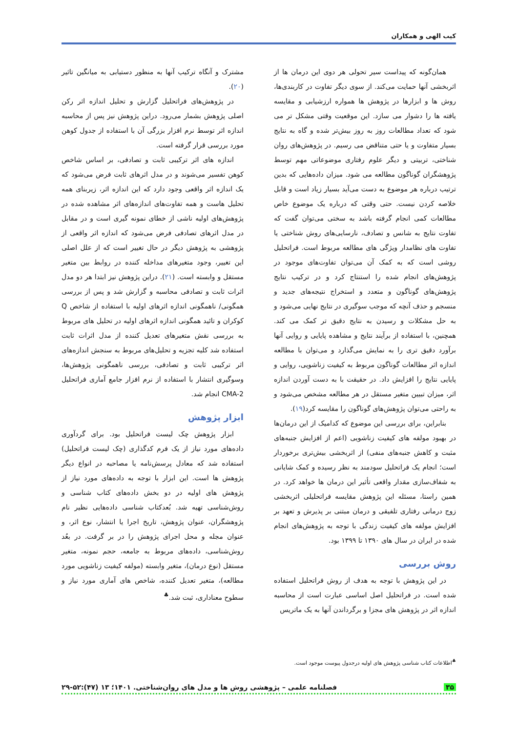کیب الهی و همکاران
همان‌گونه که پیداست سیر تحولی هر دوی این درمان ها از اثربخشی آنها حمایت می‌کند. از سوی دیگر تفاوت در کاربندی‌ها، روش ها و ابزارها در پژوهش ها همواره ارزشیابی و مقایسه یافته ها را دشوار می سازد. این موقعیت وقتی مشکل تر می شود که تعداد مطالعات روز به روز بیش‌تر شده و گاه به نتایج بسیار متفاوت و یا حتی متناقض می رسیم. در پژوهش‌های روان شناختی، تربیتی و دیگر علوم رفتاری موضوعاتی مهم توسط پژوهشگران گوناگون مطالعه می شود. میزان داده‌هایی که بدین ترتیب درباره هر موضوع به دست می‌آید بسیار زیاد است و قابل خلاصه کردن نیست. حتی وقتی که درباره یک موضوع خاص مطالعات کمی انجام گرفته باشد به سختی می‌توان گفت که تفاوت نتایج به شانس و تصادف، نارسایی‌های روش شناختی یا تفاوت های نظامدار ویژگی های مطالعه مربوط است. فراتحلیل روشی است که به کمک آن می‌توان تفاوت‌های موجود در پژوهش‌های انجام شده را استنتاج کرد و در ترکیب نتایج پژوهش‌های گوناگون و متعدد و استخراج نتیجه‌های جدید و منسجم و حذف آنچه که موجب سوگیری در نتایج نهایی می‌شود و به حل مشکلات و رسیدن به نتایج دقیق تر کمک می کند. همچنین، با استفاده از برآیند نتایج و مشاهده پایایی و روایی آنها برآورد دقیق تری را به نمایش می‌گذارد و می‌توان با مطالعه اندازه اثر مطالعات گوناگون مربوط به کیفیت زناشویی، روایی و پایایی نتایج را افزایش داد. در حقیقت با به دست آوردن اندازه اثر، میزان تبیین متغیر مستقل در هر مطالعه مشخص می‌شود و به راحتی می‌توان پژوهش‌های گوناگون را مقایسه کرد(۱۹).
بنابراین، برای بررسی این موضوع که کدامیک از این درمان‌ها در بهبود مولفه های کیفیت زناشویی (اعم از افزایش جنبه‌های مثبت و کاهش جنبه‌های منفی) از اثربخشی بیش‌تری برخوردار است؛ انجام یک فراتحلیل سودمند به نظر رسیده و کمک شایانی به شفاف‌سازی مقدار واقعی تأثیر این درمان ها خواهد کرد. در همین راستا، مسئله این پژوهش مقایسه فراتحلیلی اثربخشی زوج درمانی رفتاری تلفیقی و درمان مبتنی بر پذیرش و تعهد بر افزایش مولفه های کیفیت زندگی با توجه به پژوهش‌های انجام شده در ایران در سال های ۱۳۹۰ تا ۱۳۹۹ بود.
روش بررسی
در این پژوهش با توجه به هدف از روش فراتحلیل استفاده شده است. در فراتحلیل اصل اساسی عبارت است از محاسبه اندازه اثر در پژوهش های مجزا و برگرداندن آنها به یک ماتریس
مشترک و آنگاه ترکیب آنها به منظور دستیابی به میانگین تاثیر (۲۰).
در پژوهش‌های فراتحلیل گزارش و تحلیل اندازه اثر رکن اصلی پژوهش بشمار می‌رود. دراین پژوهش نیز پس از محاسبه اندازه اثر توسط نرم افزار بزرگی آن با استفاده از جدول کوهن مورد بررسی قرار گرفته است.
اندازه های اثر ترکیبی ثابت و تصادفی، بر اساس شاخص کوهن تفسیر می‌شوند و در مدل اثرهای ثابت فرض می‌شود که یک اندازه اثر واقعی وجود دارد که این اندازه اثر، زیربنای همه تحلیل هاست و همه تفاوت‌های اندازه‌های اثر مشاهده شده در پژوهش‌های اولیه ناشی از خطای نمونه گیری است و در مقابل در مدل اثرهای تصادفی فرض می‌شود که اندازه اثر واقعی از پژوهشی به پژوهش دیگر در حال تغییر است که از علل اصلی این تغییر، وجود متغیرهای مداخله کننده در روابط بین متغیر مستقل و وابسته است. (۲۱). دراین پژوهش نیز ابتدا هر دو مدل اثرات ثابت و تصادفی محاسبه و گزارش شد و پس از بررسی همگونی/ ناهمگونی اندازه اثرهای اولیه با استفاده از شاخص Q کوکران و تائید همگونی اندازه اثرهای اولیه در تحلیل های مربوط به بررسی نقش متغیرهای تعدیل کننده از مدل اثرات ثابت استفاده شد کلیه تجزیه و تحلیل‌های مربوط به سنجش اندازه‌های اثر ترکیبی ثابت و تصادفی، بررسی ناهمگونی پژوهش‌ها، وسوگیری انتشار با استفاده از نرم افزار جامع آماری فراتحلیل CMA-2 انجام شد.
ابزار پژوهش
ابزار پژوهش چک لیست فراتحلیل بود. برای گردآوری داده‌های مورد نیاز از یک فرم کدگذاری (چک لیست فراتحلیل) استفاده شد که معادل پرسش‌نامه یا مصاحبه در انواع دیگر پژوهش ها است. این ابزار با توجه به داده‌های مورد نیاز از پژوهش های اولیه در دو بخش داده‌های کتاب شناسی و روش‌شناسی تهیه شد. بُعدکتاب شناسی داده‌هایی نظیر نام پژوهشگران، عنوان پژوهش، تاریخ اجرا یا انتشار، نوع اثر، و عنوان مجله و محل اجرای پژوهش را در بر گرفت. در بعُد روش‌شناسی، داده‌های مربوط به جامعه، حجم نمونه، متغیر مستقل (نوع درمان)، متغیر وابسته (مولفه کیفیت زناشویی مورد مطالعه)، متغیر تعدیل کننده، شاخص های آماری مورد نیاز و سطوح معناداری، ثبت شد.<sup>♣</sup>
<sup>♣</sup>اطلاعات کتاب شناسی پژوهش های اولیه درجدول پیوست موجود است.
۳۵ فصلنامه علمی – پژوهشی روش ها و مدل های روان‌شناختی. ۱۴۰۱؛ ۱۳ (۴۷):۵۲-۲۹